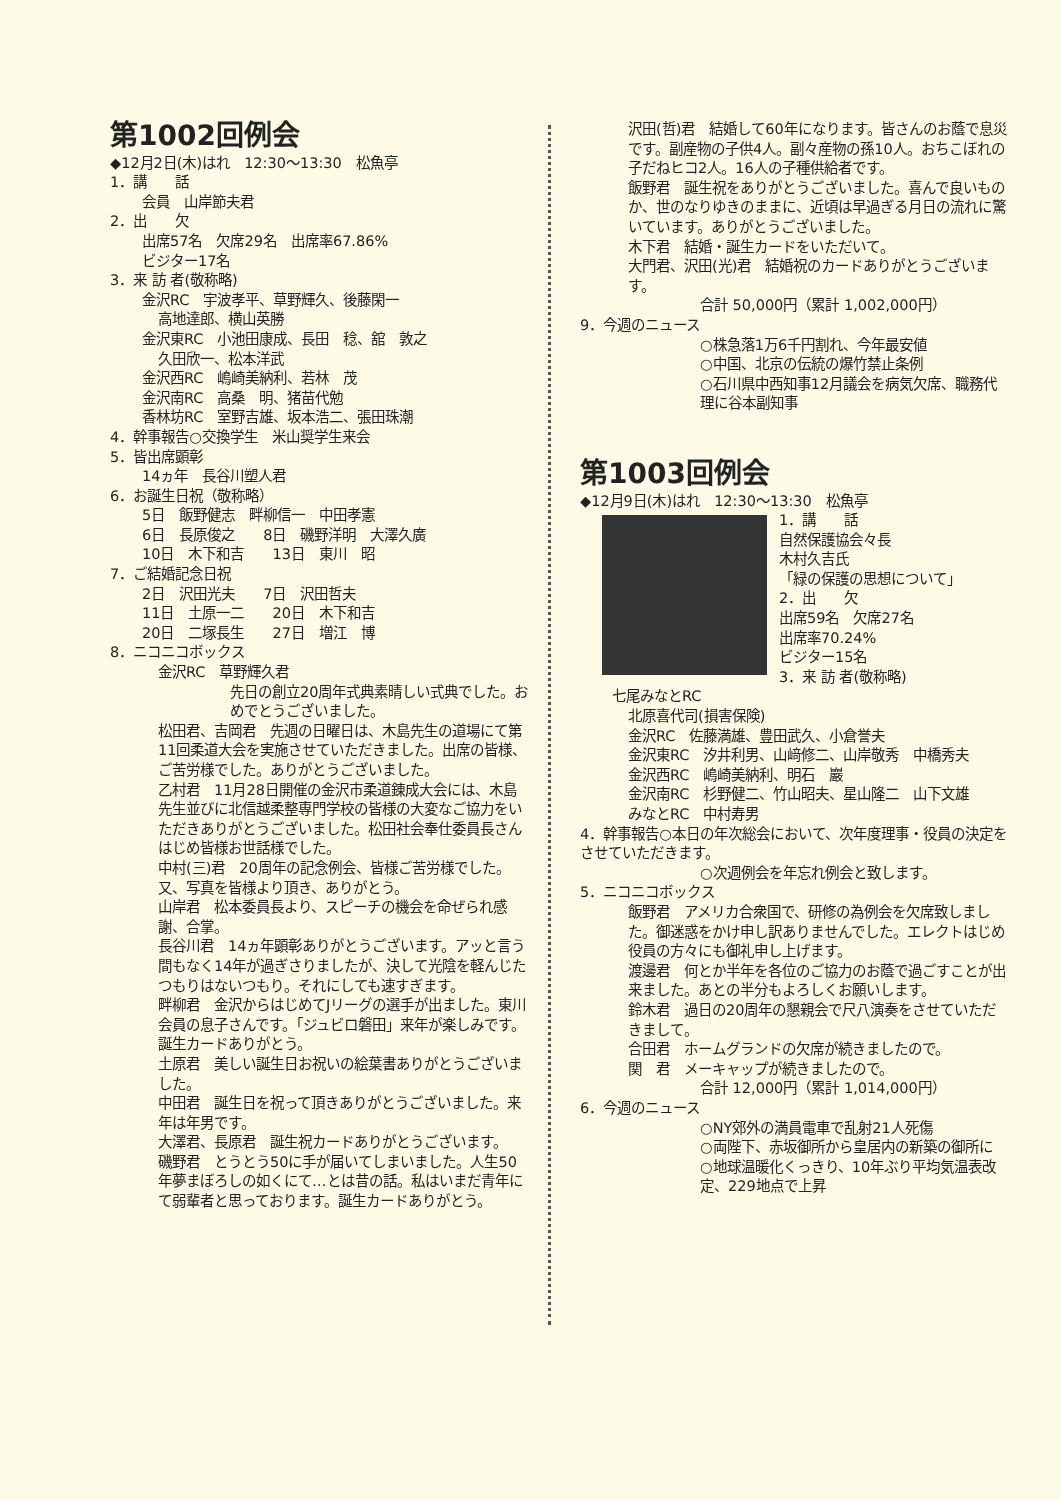第1002回例会
◆12月2日(木)はれ　12:30～13:30　松魚亭
1．講　　話
会員　山岸節夫君
2．出　　欠
出席57名　欠席29名　出席率67.86%
ビジター17名
3．来 訪 者(敬称略)
金沢RC　宇波孝平、草野輝久、後藤閑一
高地達郎、横山英勝
金沢東RC　小池田康成、長田　稔、舘　敦之
久田欣一、松本洋武
金沢西RC　嶋崎美納利、若林　茂
金沢南RC　高桑　明、猪苗代勉
香林坊RC　室野吉雄、坂本浩二、張田珠潮
4．幹事報告○交換学生　米山奨学生来会
5．皆出席顕彰
14ヵ年　長谷川塑人君
6．お誕生日祝（敬称略）
5日　飯野健志　畔柳信一　中田孝憲
6日　長原俊之　　8日　磯野洋明　大澤久廣
10日　木下和吉　　13日　東川　昭
7．ご結婚記念日祝
2日　沢田光夫　　7日　沢田哲夫
11日　土原一二　　20日　木下和吉
20日　二塚長生　　27日　増江　博
8．ニコニコボックス
金沢RC　草野輝久君
先日の創立20周年式典素晴しい式典でした。おめでとうございました。
松田君、吉岡君　先週の日曜日は、木島先生の道場にて第11回柔道大会を実施させていただきました。出席の皆様、ご苦労様でした。ありがとうございました。
乙村君　11月28日開催の金沢市柔道錬成大会には、木島先生並びに北信越柔整専門学校の皆様の大変なご協力をいただきありがとうございました。松田社会奉仕委員長さんはじめ皆様お世話様でした。
中村(三)君　20周年の記念例会、皆様ご苦労様でした。又、写真を皆様より頂き、ありがとう。
山岸君　松本委員長より、スピーチの機会を命ぜられ感謝、合掌。
長谷川君　14ヵ年顕彰ありがとうございます。アッと言う間もなく14年が過ぎさりましたが、決して光陰を軽んじたつもりはないつもり。それにしても速すぎます。
畔柳君　金沢からはじめてJリーグの選手が出ました。東川会員の息子さんです。「ジュビロ磐田」来年が楽しみです。誕生カードありがとう。
土原君　美しい誕生日お祝いの絵葉書ありがとうございました。
中田君　誕生日を祝って頂きありがとうございました。来年は年男です。
大澤君、長原君　誕生祝カードありがとうございます。
磯野君　とうとう50に手が届いてしまいました。人生50年夢まぼろしの如くにて…とは昔の話。私はいまだ青年にて弱輩者と思っております。誕生カードありがとう。
沢田(哲)君　結婚して60年になります。皆さんのお蔭で息災です。副産物の子供4人。副々産物の孫10人。おちこぼれの子だねヒコ2人。16人の子種供給者です。
飯野君　誕生祝をありがとうございました。喜んで良いものか、世のなりゆきのままに、近頃は早過ぎる月日の流れに驚いています。ありがとうございました。
木下君　結婚・誕生カードをいただいて。
大門君、沢田(光)君　結婚祝のカードありがとうございます。
合計 50,000円（累計 1,002,000円）
9．今週のニュース
○株急落1万6千円割れ、今年最安値
○中国、北京の伝統の爆竹禁止条例
○石川県中西知事12月議会を病気欠席、職務代理に谷本副知事
第1003回例会
◆12月9日(木)はれ　12:30～13:30　松魚亭
1．講　　話
自然保護協会々長
木村久吉氏
「緑の保護の思想について」
2．出　　欠
出席59名　欠席27名
出席率70.24%
ビジター15名
3．来 訪 者(敬称略)
七尾みなとRC
北原喜代司(損害保険)
金沢RC　佐藤満雄、豊田武久、小倉誉夫
金沢東RC　汐井利男、山﨑修二、山岸敬秀　中橋秀夫
金沢西RC　嶋崎美納利、明石　巖
金沢南RC　杉野健二、竹山昭夫、星山隆二　山下文雄
みなとRC　中村寿男
4．幹事報告○本日の年次総会において、次年度理事・役員の決定をさせていただきます。
○次週例会を年忘れ例会と致します。
5．ニコニコボックス
飯野君　アメリカ合衆国で、研修の為例会を欠席致しました。御迷惑をかけ申し訳ありませんでした。エレクトはじめ役員の方々にも御礼申し上げます。
渡邊君　何とか半年を各位のご協力のお蔭で過ごすことが出来ました。あとの半分もよろしくお願いします。
鈴木君　過日の20周年の懇親会で尺八演奏をさせていただきまして。
合田君　ホームグランドの欠席が続きましたので。
関　君　メーキャップが続きましたので。
合計 12,000円（累計 1,014,000円）
6．今週のニュース
○NY郊外の満員電車で乱射21人死傷
○両陛下、赤坂御所から皇居内の新築の御所に
○地球温暖化くっきり、10年ぶり平均気温表改定、229地点で上昇